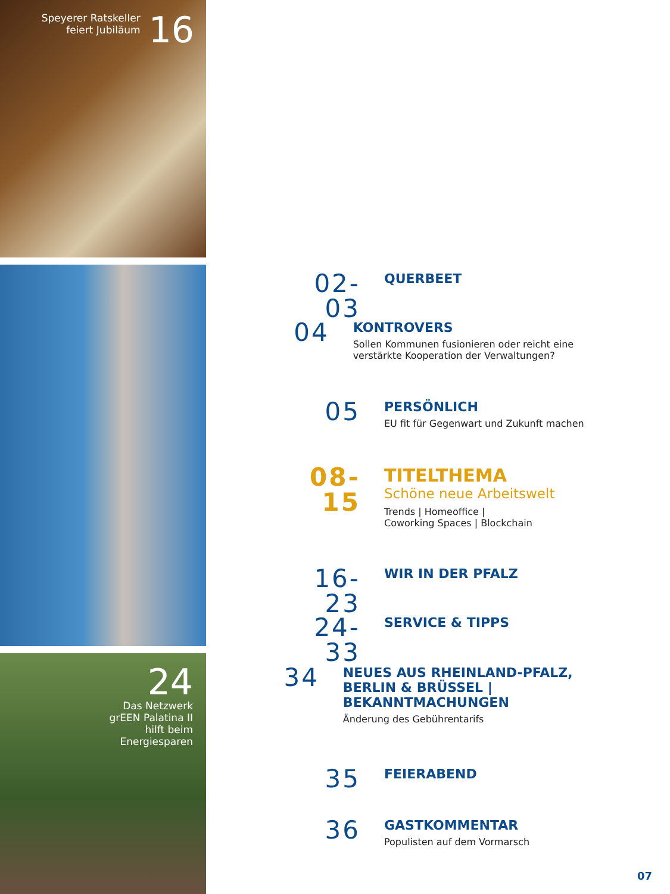Speyerer Ratskeller
feiert Jubiläum
16
24
Das Netzwerk
grEEN Palatina II
hilft beim
Energiesparen
02-03
QUERBEET
04
KONTROVERS
Sollen Kommunen fusionieren oder reicht eine verstärkte Kooperation der Verwaltungen?
05
PERSÖNLICH
EU fit für Gegenwart und Zukunft machen
08-15
TITELTHEMA
Schöne neue Arbeitswelt
Trends | Homeoffice |
Coworking Spaces | Blockchain
16-23
WIR IN DER PFALZ
24-33
SERVICE & TIPPS
34
NEUES AUS RHEINLAND-PFALZ, BERLIN & BRÜSSEL | BEKANNTMACHUNGEN
Änderung des Gebührentarifs
35
FEIERABEND
36
GASTKOMMENTAR
Populisten auf dem Vormarsch
07